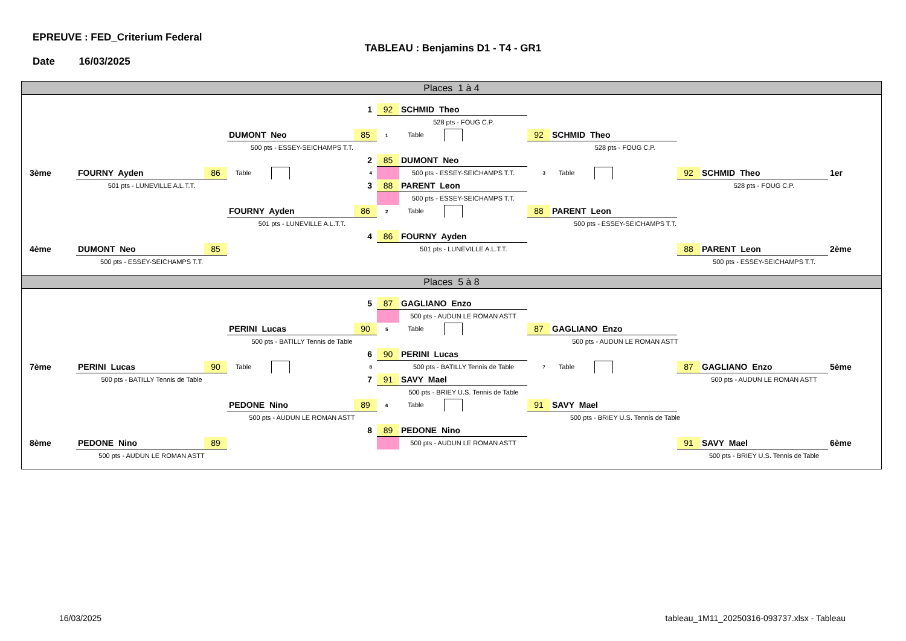EPREUVE : FED_Criterium Federal
TABLEAU : Benjamins D1 - T4 - GR1
Date 16/03/2025
Places 1 à 4
1
92
SCHMID Theo
528 pts - FOUG C.P.
DUMONT Neo
85
1 Table
92
SCHMID Theo
500 pts - ESSEY-SEICHAMPS T.T.
528 pts - FOUG C.P.
2
85
DUMONT Neo
3ème
FOURNY Ayden
86
Table
4
500 pts - ESSEY-SEICHAMPS T.T.
3
Table
92
SCHMID Theo
1er
501 pts - LUNEVILLE A.L.T.T.
3
88
PARENT Leon
528 pts - FOUG C.P.
500 pts - ESSEY-SEICHAMPS T.T.
FOURNY Ayden
86
2 Table
88
PARENT Leon
501 pts - LUNEVILLE A.L.T.T.
500 pts - ESSEY-SEICHAMPS T.T.
4
86
FOURNY Ayden
4ème
DUMONT Neo
85
501 pts - LUNEVILLE A.L.T.T.
88
PARENT Leon
2ème
500 pts - ESSEY-SEICHAMPS T.T.
500 pts - ESSEY-SEICHAMPS T.T.
Places 5 à 8
5
87
GAGLIANO Enzo
500 pts - AUDUN LE ROMAN ASTT
PERINI Lucas
90
5 Table
87
GAGLIANO Enzo
500 pts - BATILLY Tennis de Table
500 pts - AUDUN LE ROMAN ASTT
6
90
PERINI Lucas
7ème
PERINI Lucas
90
Table
8
500 pts - BATILLY Tennis de Table
7
Table
87
GAGLIANO Enzo
5ème
500 pts - BATILLY Tennis de Table
7
91
SAVY Mael
500 pts - AUDUN LE ROMAN ASTT
500 pts - BRIEY U.S. Tennis de Table
PEDONE Nino
89
6 Table
91
SAVY Mael
500 pts - AUDUN LE ROMAN ASTT
500 pts - BRIEY U.S. Tennis de Table
8
89
PEDONE Nino
8ème
PEDONE Nino
89
500 pts - AUDUN LE ROMAN ASTT
91
SAVY Mael
6ème
500 pts - AUDUN LE ROMAN ASTT
500 pts - BRIEY U.S. Tennis de Table
16/03/2025 tableau_1M11_20250316-093737.xlsx - Tableau